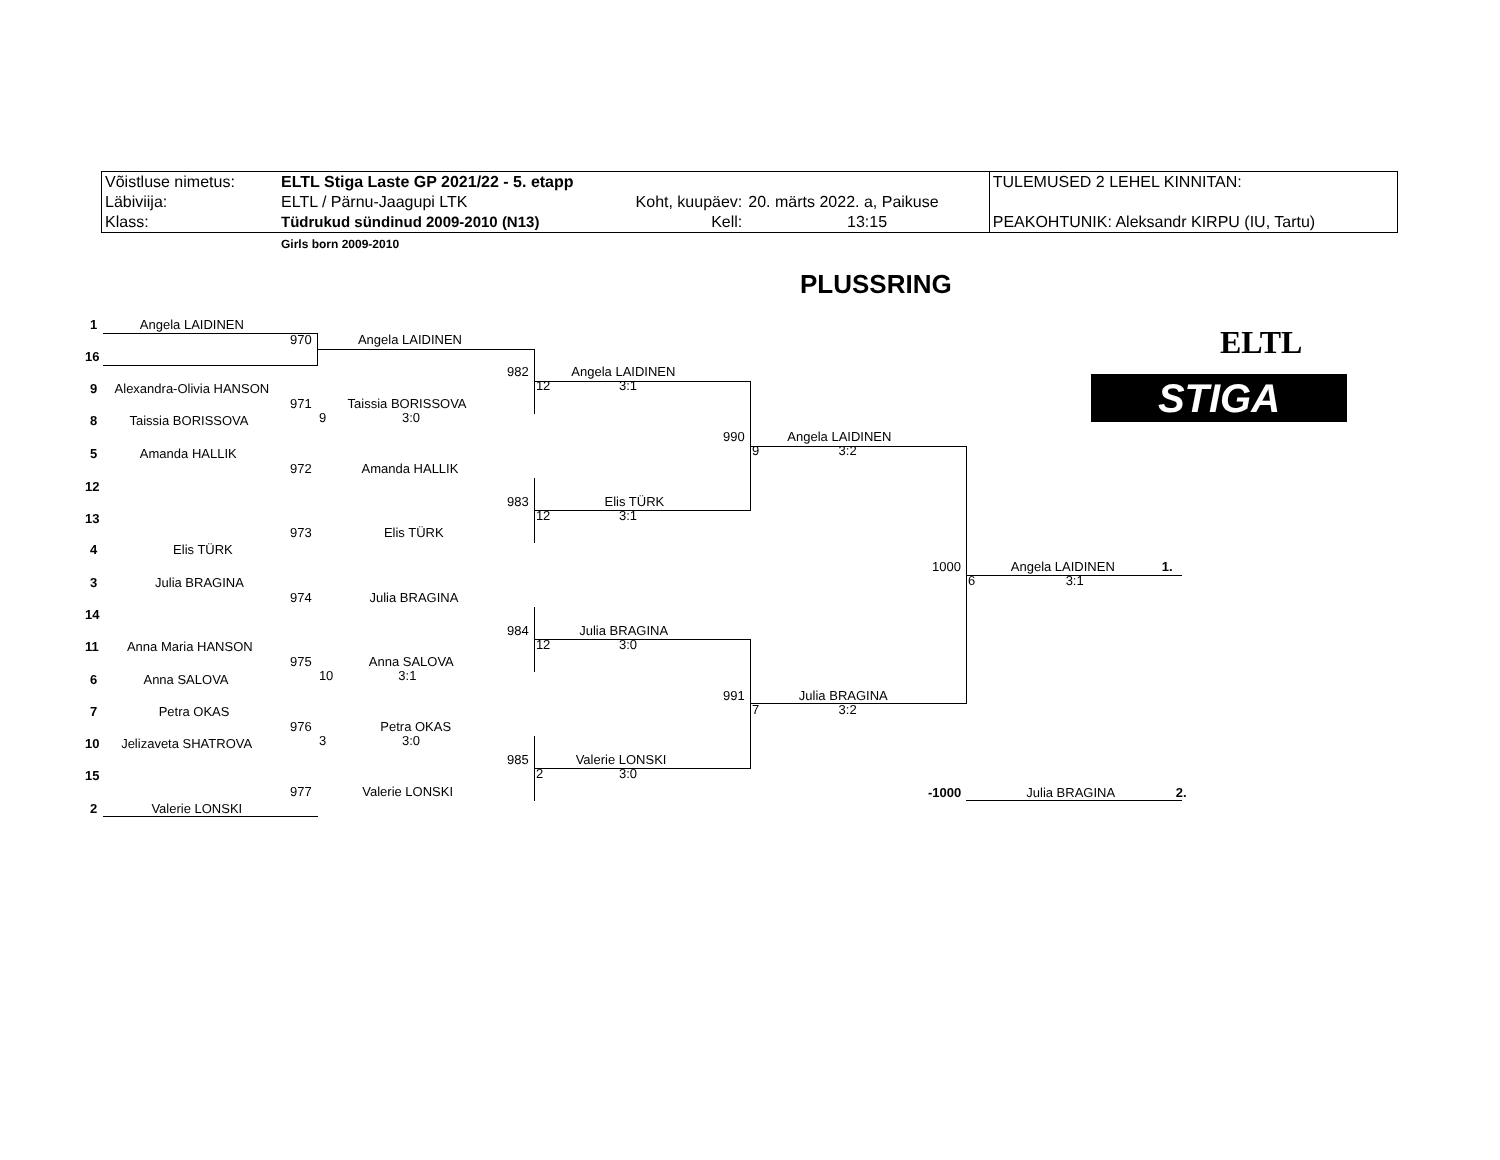| Võistluse nimetus: | ELTL Stiga Laste GP 2021/22 - 5. etapp | | | TULEMUSED 2 LEHEL KINNITAN: |
| Läbiviija: | ELTL / Pärnu-Jaagupi LTK | Koht, kuupäev: | 20. märts 2022. a, Paikuse | |
| Klass: | Tüdrukud sündinud 2009-2010 (N13) | Kell: | 13:15 | PEAKOHTUNIK: Aleksandr KIRPU (IU, Tartu) |
| | Girls born 2009-2010 | | | |
PLUSSRING
ELTL
STIGA
1 Angela LAIDINEN
16
9 Alexandra-Olivia HANSON
8 Taissia BORISSOVA
5 Amanda HALLIK
12
13
4 Elis TÜRK
3 Julia BRAGINA
14
11 Anna Maria HANSON
6 Anna SALOVA
7 Petra OKAS
10 Jelizaveta SHATROVA
15
2 Valerie LONSKI
970 Angela LAIDINEN
971 Taissia BORISSOVA
9 3:0
972 Amanda HALLIK
973 Elis TÜRK
974 Julia BRAGINA
975 Anna SALOVA
10 3:1
976 Petra OKAS
3 3:0
977 Valerie LONSKI
982 Angela LAIDINEN
12 3:1
983 Elis TÜRK
12 3:1
984 Julia BRAGINA
12 3:0
985 Valerie LONSKI
2 3:0
990 Angela LAIDINEN
9 3:2
991 Julia BRAGINA
7 3:2
1000 Angela LAIDINEN 1.
6 3:1
-1000 Julia BRAGINA 2.